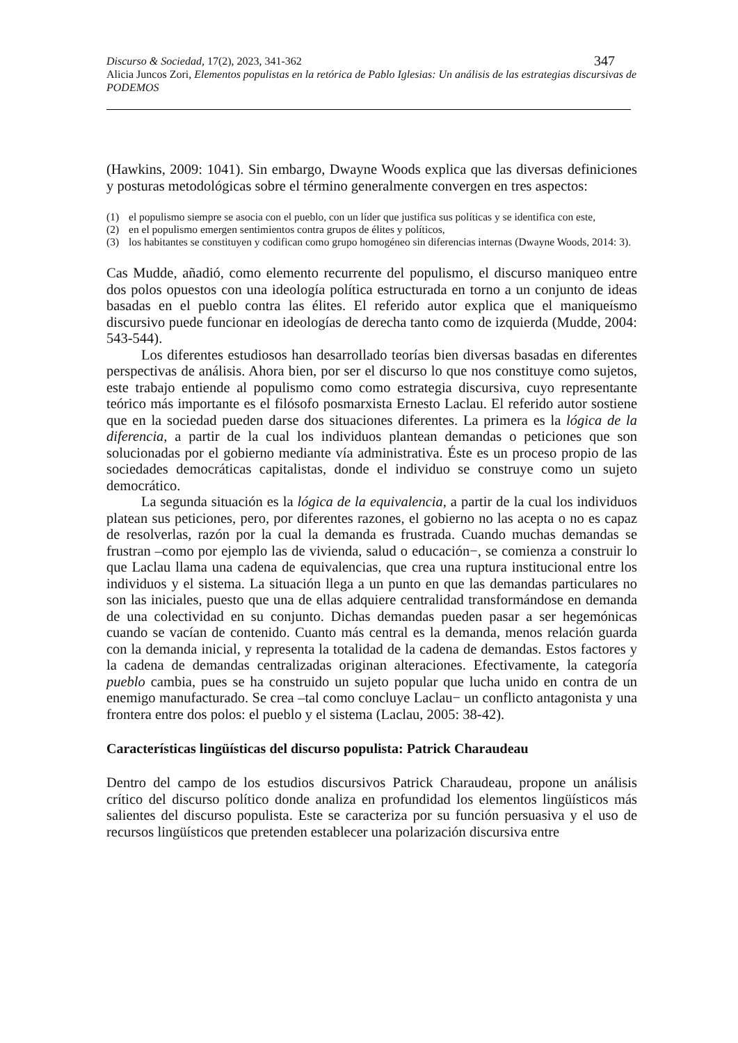Discurso & Sociedad, 17(2), 2023, 341-362 347
Alicia Juncos Zori, Elementos populistas en la retórica de Pablo Iglesias: Un análisis de las estrategias discursivas de PODEMOS
(Hawkins, 2009: 1041). Sin embargo, Dwayne Woods explica que las diversas definiciones y posturas metodológicas sobre el término generalmente convergen en tres aspectos:
(1) el populismo siempre se asocia con el pueblo, con un líder que justifica sus políticas y se identifica con este,
(2) en el populismo emergen sentimientos contra grupos de élites y políticos,
(3) los habitantes se constituyen y codifican como grupo homogéneo sin diferencias internas (Dwayne Woods, 2014: 3).
Cas Mudde, añadió, como elemento recurrente del populismo, el discurso maniqueo entre dos polos opuestos con una ideología política estructurada en torno a un conjunto de ideas basadas en el pueblo contra las élites. El referido autor explica que el maniqueísmo discursivo puede funcionar en ideologías de derecha tanto como de izquierda (Mudde, 2004: 543-544).
Los diferentes estudiosos han desarrollado teorías bien diversas basadas en diferentes perspectivas de análisis. Ahora bien, por ser el discurso lo que nos constituye como sujetos, este trabajo entiende al populismo como como estrategia discursiva, cuyo representante teórico más importante es el filósofo posmarxista Ernesto Laclau. El referido autor sostiene que en la sociedad pueden darse dos situaciones diferentes. La primera es la lógica de la diferencia, a partir de la cual los individuos plantean demandas o peticiones que son solucionadas por el gobierno mediante vía administrativa. Éste es un proceso propio de las sociedades democráticas capitalistas, donde el individuo se construye como un sujeto democrático.
La segunda situación es la lógica de la equivalencia, a partir de la cual los individuos platean sus peticiones, pero, por diferentes razones, el gobierno no las acepta o no es capaz de resolverlas, razón por la cual la demanda es frustrada. Cuando muchas demandas se frustran –como por ejemplo las de vivienda, salud o educación−, se comienza a construir lo que Laclau llama una cadena de equivalencias, que crea una ruptura institucional entre los individuos y el sistema. La situación llega a un punto en que las demandas particulares no son las iniciales, puesto que una de ellas adquiere centralidad transformándose en demanda de una colectividad en su conjunto. Dichas demandas pueden pasar a ser hegemónicas cuando se vacían de contenido. Cuanto más central es la demanda, menos relación guarda con la demanda inicial, y representa la totalidad de la cadena de demandas. Estos factores y la cadena de demandas centralizadas originan alteraciones. Efectivamente, la categoría pueblo cambia, pues se ha construido un sujeto popular que lucha unido en contra de un enemigo manufacturado. Se crea –tal como concluye Laclau− un conflicto antagonista y una frontera entre dos polos: el pueblo y el sistema (Laclau, 2005: 38-42).
Características lingüísticas del discurso populista: Patrick Charaudeau
Dentro del campo de los estudios discursivos Patrick Charaudeau, propone un análisis crítico del discurso político donde analiza en profundidad los elementos lingüísticos más salientes del discurso populista. Este se caracteriza por su función persuasiva y el uso de recursos lingüísticos que pretenden establecer una polarización discursiva entre